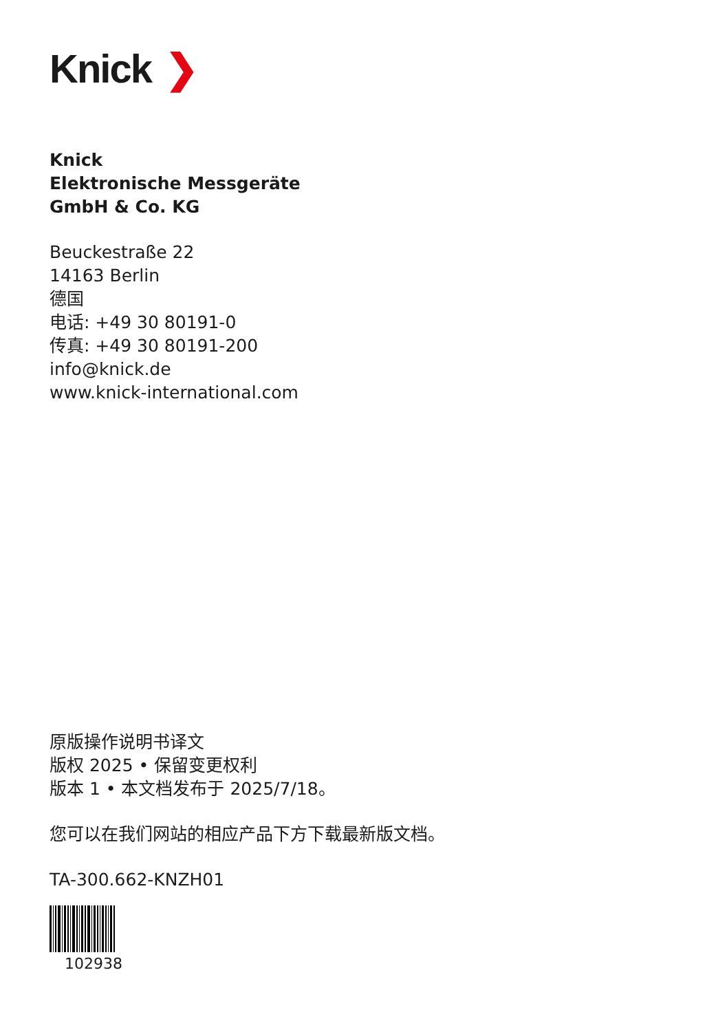Knick ❯
Knick
Elektronische Messgeräte
GmbH & Co. KG
Beuckestraße 22
14163 Berlin
德国
电话: +49 30 80191-0
传真: +49 30 80191-200
info@knick.de
www.knick-international.com
原版操作说明书译文
版权 2025 • 保留变更权利
版本 1 • 本文档发布于 2025/7/18。
您可以在我们网站的相应产品下方下载最新版文档。
TA-300.662-KNZH01
102938